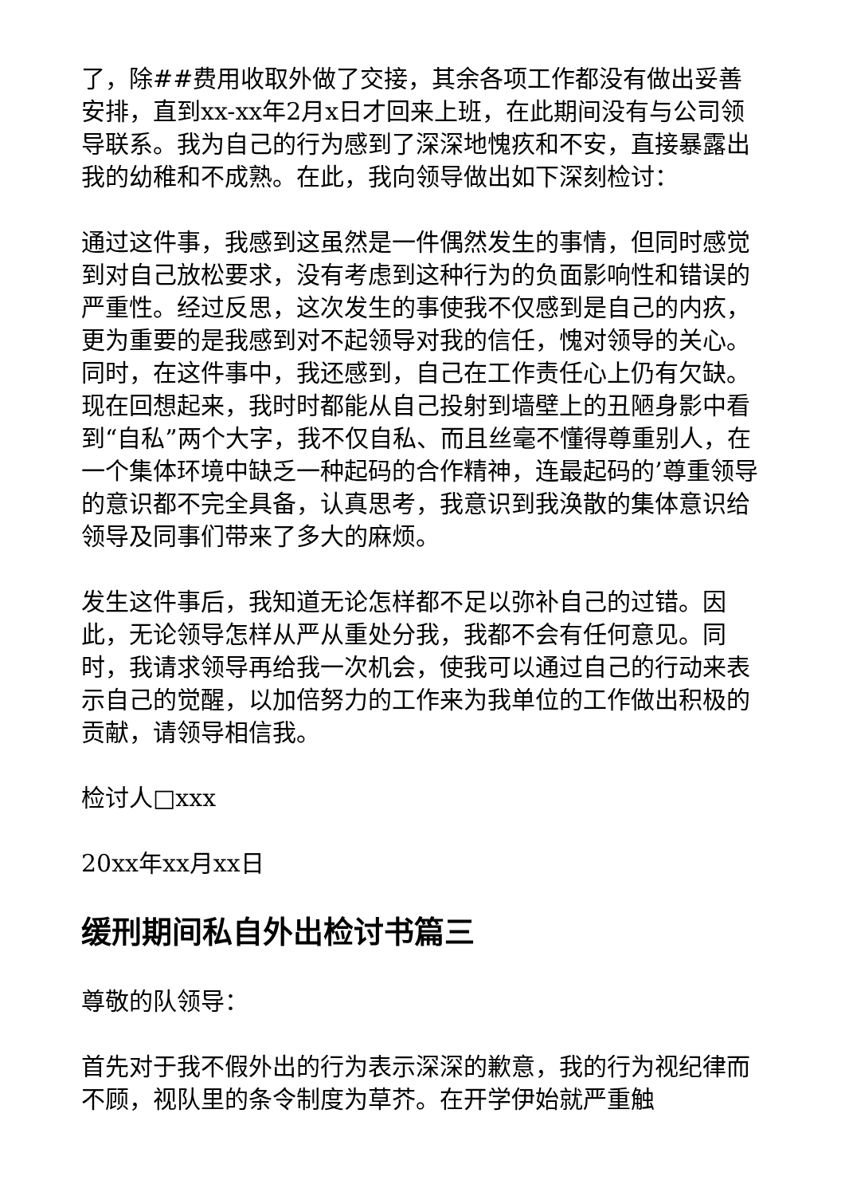了，除##费用收取外做了交接，其余各项工作都没有做出妥善安排，直到xx-xx年2月x日才回来上班，在此期间没有与公司领导联系。我为自己的行为感到了深深地愧疚和不安，直接暴露出我的幼稚和不成熟。在此，我向领导做出如下深刻检讨：
通过这件事，我感到这虽然是一件偶然发生的事情，但同时感觉到对自己放松要求，没有考虑到这种行为的负面影响性和错误的严重性。经过反思，这次发生的事使我不仅感到是自己的内疚，更为重要的是我感到对不起领导对我的信任，愧对领导的关心。同时，在这件事中，我还感到，自己在工作责任心上仍有欠缺。现在回想起来，我时时都能从自己投射到墙壁上的丑陋身影中看到“自私”两个大字，我不仅自私、而且丝毫不懂得尊重别人，在一个集体环境中缺乏一种起码的合作精神，连最起码的’尊重领导的意识都不完全具备，认真思考，我意识到我涣散的集体意识给领导及同事们带来了多大的麻烦。
发生这件事后，我知道无论怎样都不足以弥补自己的过错。因此，无论领导怎样从严从重处分我，我都不会有任何意见。同时，我请求领导再给我一次机会，使我可以通过自己的行动来表示自己的觉醒，以加倍努力的工作来为我单位的工作做出积极的贡献，请领导相信我。
检讨人□xxx
20xx年xx月xx日
缓刑期间私自外出检讨书篇三
尊敬的队领导：
首先对于我不假外出的行为表示深深的歉意，我的行为视纪律而不顾，视队里的条令制度为草芥。在开学伊始就严重触